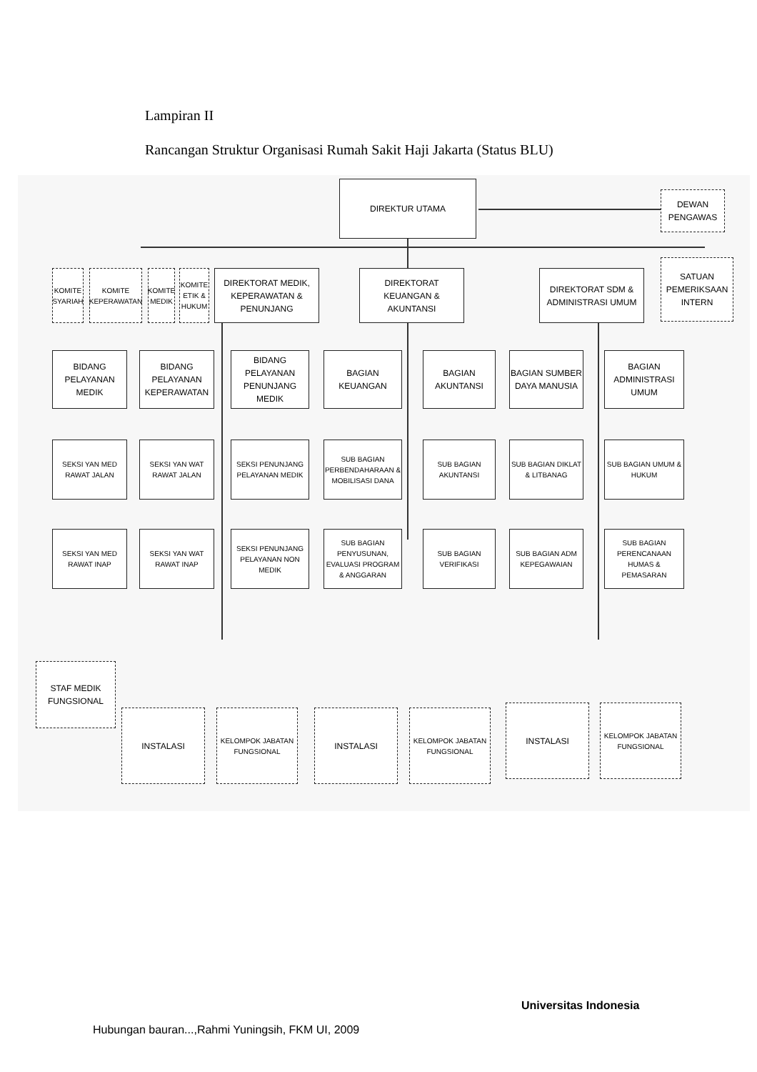Lampiran II
Rancangan Struktur Organisasi Rumah Sakit Haji Jakarta (Status BLU)
DIREKTUR UTAMA
DEWAN
PENGAWAS
KOMITE SYARIAH
KOMITE KEPERAWATAN
KOMITE MEDIK
KOMITE ETIK & HUKUM
DIREKTORAT MEDIK, KEPERAWATAN & PENUNJANG
DIREKTORAT KEUANGAN & AKUNTANSI
DIREKTORAT SDM & ADMINISTRASI UMUM
SATUAN PEMERIKSAAN INTERN
BIDANG PELAYANAN MEDIK
BIDANG PELAYANAN KEPERAWATAN
BIDANG PELAYANAN PENUNJANG MEDIK
BAGIAN KEUANGAN
BAGIAN AKUNTANSI
BAGIAN SUMBER DAYA MANUSIA
BAGIAN ADMINISTRASI UMUM
SEKSI YAN MED RAWAT JALAN
SEKSI YAN WAT RAWAT JALAN
SEKSI PENUNJANG PELAYANAN MEDIK
SUB BAGIAN PERBENDAHARAAN & MOBILISASI DANA
SUB BAGIAN AKUNTANSI
SUB BAGIAN DIKLAT & LITBANAG
SUB BAGIAN UMUM & HUKUM
SEKSI YAN MED RAWAT INAP
SEKSI YAN WAT RAWAT INAP
SEKSI PENUNJANG PELAYANAN NON MEDIK
SUB BAGIAN PENYUSUNAN, EVALUASI PROGRAM & ANGGARAN
SUB BAGIAN VERIFIKASI
SUB BAGIAN ADM KEPEGAWAIAN
SUB BAGIAN PERENCANAAN HUMAS & PEMASARAN
STAF MEDIK FUNGSIONAL
INSTALASI
KELOMPOK JABATAN FUNGSIONAL
INSTALASI
KELOMPOK JABATAN FUNGSIONAL
INSTALASI
KELOMPOK JABATAN FUNGSIONAL
Universitas Indonesia
Hubungan bauran...,Rahmi Yuningsih, FKM UI, 2009